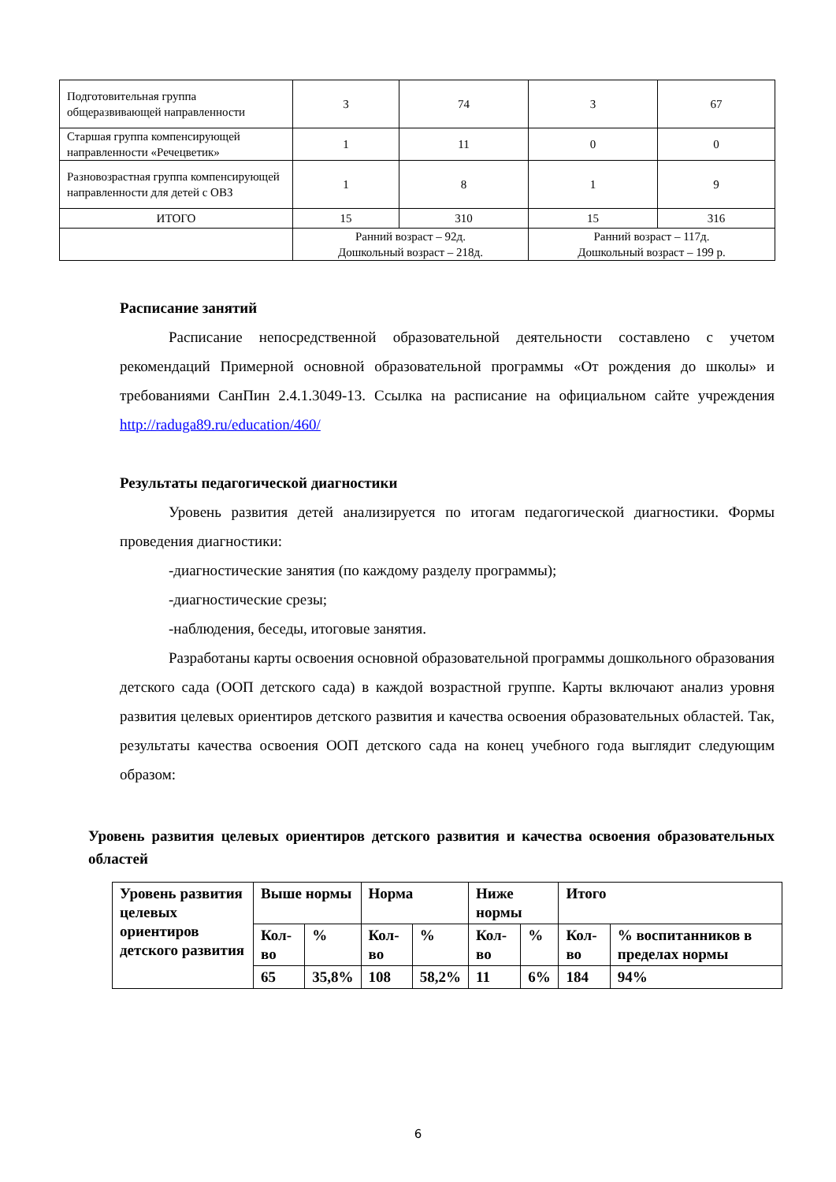| Подготовительная группа общеразвивающей направленности | 3 | 74 | 3 | 67 |
| Старшая группа компенсирующей направленности «Речецветик» | 1 | 11 | 0 | 0 |
| Разновозрастная группа компенсирующей направленности для детей с ОВЗ | 1 | 8 | 1 | 9 |
| ИТОГО | 15 | 310 | 15 | 316 |
| | Ранний возраст – 92д. Дошкольный возраст – 218д. | | Ранний возраст – 117д. Дошкольный возраст – 199 р. | |
Расписание занятий
Расписание непосредственной образовательной деятельности составлено с учетом рекомендаций Примерной основной образовательной программы «От рождения до школы» и требованиями СанПин 2.4.1.3049-13. Ссылка на расписание на официальном сайте учреждения http://raduga89.ru/education/460/
Результаты педагогической диагностики
Уровень развития детей анализируется по итогам педагогической диагностики. Формы проведения диагностики:
-диагностические занятия (по каждому разделу программы);
-диагностические срезы;
-наблюдения, беседы, итоговые занятия.
Разработаны карты освоения основной образовательной программы дошкольного образования детского сада (ООП детского сада) в каждой возрастной группе. Карты включают анализ уровня развития целевых ориентиров детского развития и качества освоения образовательных областей. Так, результаты качества освоения ООП детского сада на конец учебного года выглядит следующим образом:
Уровень развития целевых ориентиров детского развития и качества освоения образовательных областей
| Уровень развития целевых ориентиров детского развития | Выше нормы | | Норма | | Ниже нормы | | Итого | |
| | Кол-во | % | Кол-во | % | Кол-во | % | Кол-во | % воспитанников в пределах нормы |
| | 65 | 35,8% | 108 | 58,2% | 11 | 6% | 184 | 94% |
6